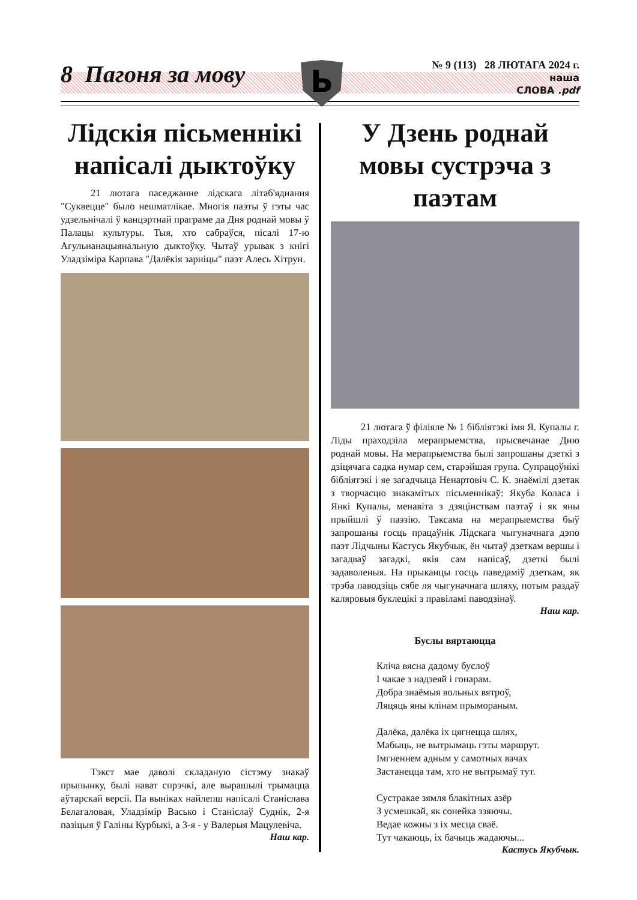8 Пагоня за мову
№ 9 (113) 28 ЛЮТАГА 2024 г.
наша
СЛОВА .pdf
Ь
Лідскія пісьменнікі напісалі дыктоўку
21 лютага паседжанне лідскага літаб'яднання "Суквецце" было нешматлікае. Многія паэты ў гэты час удзельнічалі ў канцэртнай праграме да Дня роднай мовы ў Палацы культуры. Тыя, хто сабраўся, пісалі 17-ю Агульнанацыянальную дыктоўку. Чытаў урывак з кнігі Уладзіміра Карпава "Далёкія зарніцы" паэт Алесь Хітрун.
Тэкст мае даволі складаную сістэму знакаў прыпынку, былі нават спрэчкі, але вырашылі трымацца аўтарскай версіі. Па выніках найлепш напісалі Станіслава Белагаловая, Уладзімір Васько і Станіслаў Суднік, 2-я пазіцыя ў Галіны Курбыкі, а 3-я - у Валерыя Мацулевіча.
Наш кар.
У Дзень роднай мовы сустрэча з паэтам
21 лютага ў філіяле № 1 бібліятэкі імя Я. Купалы г. Ліды праходзіла мерапрыемства, прысвечанае Дню роднай мовы. На мерапрыемства былі запрошаны дзеткі з дзіцячага садка нумар сем, старэйшая група. Супрацоўнікі бібліятэкі і яе загадчыца Ненартовіч С. К. знаёмілі дзетак з творчасцю знакамітых пісьменнікаў: Якуба Коласа і Янкі Купалы, менавіта з дзяцінствам паэтаў і як яны прыйшлі ў паэзію. Таксама на мерапрыемства быў запрошаны госць працаўнік Лідскага чыгуначнага дэпо паэт Лідчыны Кастусь Якубчык, ён чытаў дзеткам вершы і загадваў загадкі, якія сам напісаў, дзеткі былі задаволеныя. На прыканцы госць паведаміў дзеткам, як трэба паводзіць сябе ля чыгуначнага шляху, потым раздаў каляровыя буклецікі з правіламі паводзінаў.
Наш кар.
Буслы вяртаюцца
Кліча вясна дадому буслоў
І чакае з надзеяй і гонарам.
Добра знаёмыя вольных вятроў,
Ляцяць яны клінам прымораным.
Далёка, далёка іх цягнецца шлях,
Мабыць, не вытрымаць гэты маршрут.
Імгненнем адным у самотных вачах
Застанецца там, хто не вытрымаў тут.
Сустракае зямля блакітных азёр
З усмешкай, як сонейка ззяючы.
Ведае кожны з іх месца сваё.
Тут чакаюць, іх бачыць жадаючы...
Кастусь Якубчык.